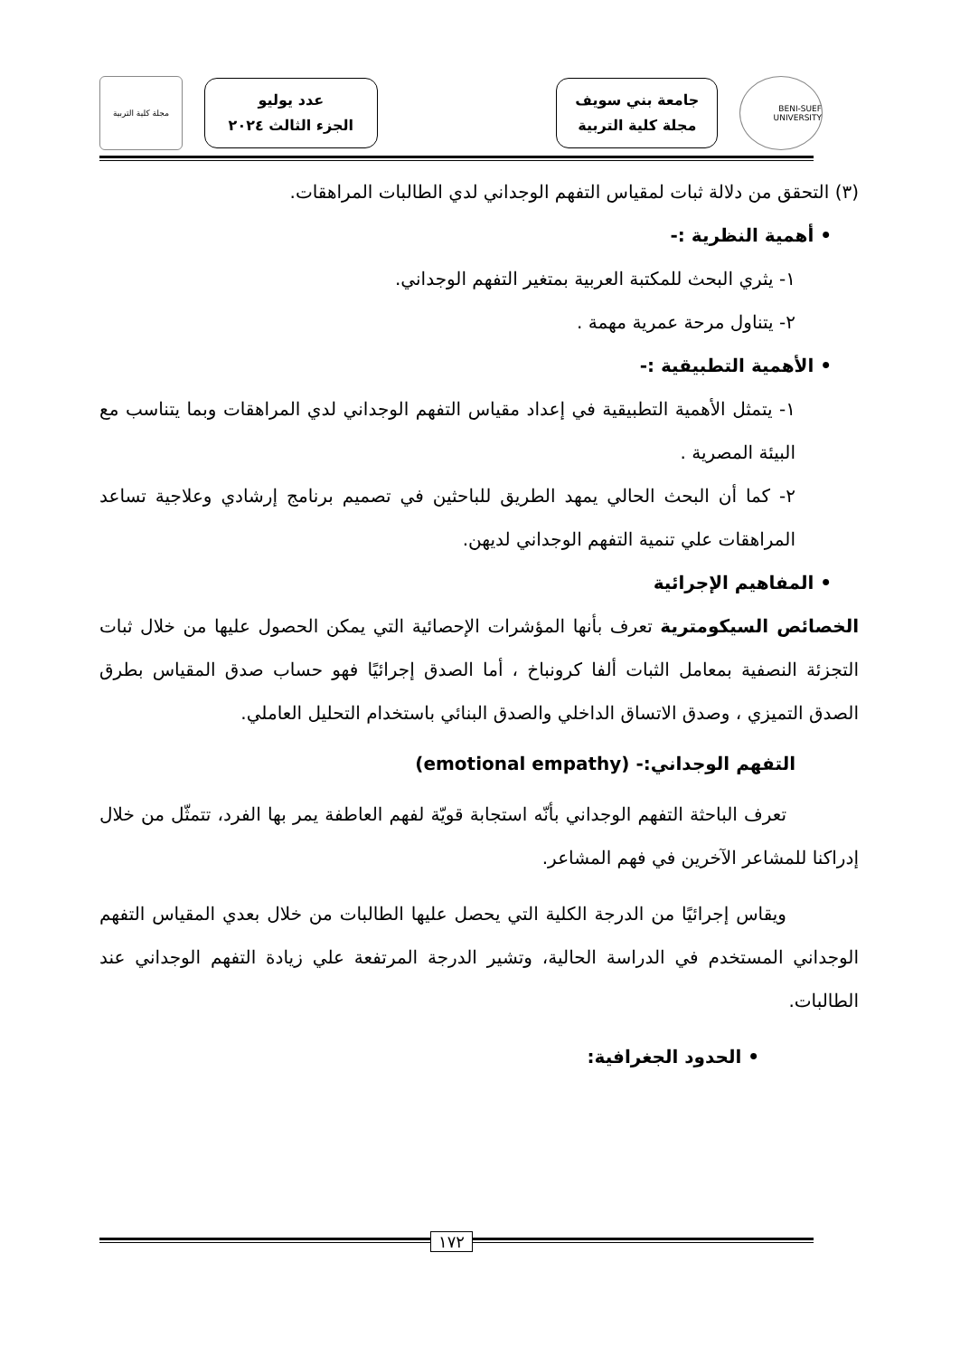BENI-SUEF UNIVERSITY
جامعة بني سويف
مجلة كلية التربية
عدد يوليو
الجزء الثالث ٢٠٢٤
مجلة كلية التربية
(٣) التحقق من دلالة ثبات لمقياس التفهم الوجداني لدي الطالبات المراهقات.
• أهمية النظرية :-
١- يثري البحث للمكتبة العربية بمتغير التفهم الوجداني.
٢- يتناول مرحة عمرية مهمة .
• الأهمية التطبيقية :-
١- يتمثل الأهمية التطبيقية في إعداد مقياس التفهم الوجداني لدي المراهقات وبما يتناسب مع البيئة المصرية .
٢- كما أن البحث الحالي يمهد الطريق للباحثين في تصميم برنامج إرشادي وعلاجية تساعد المراهقات علي تنمية التفهم الوجداني لديهن.
• المفاهيم الإجرائية
الخصائص السيكومترية تعرف بأنها المؤشرات الإحصائية التي يمكن الحصول عليها من خلال ثبات التجزئة النصفية بمعامل الثبات ألفا كرونباخ ، أما الصدق إجرائيًا فهو حساب صدق المقياس بطرق الصدق التميزي ، وصدق الاتساق الداخلي والصدق البنائي باستخدام التحليل العاملي.
التفهم الوجداني:- (emotional empathy)
تعرف الباحثة التفهم الوجداني بأنّه استجابة قويّة لفهم العاطفة يمر بها الفرد، تتمثّل من خلال إدراكنا للمشاعر الآخرين في فهم المشاعر.
ويقاس إجرائيًا من الدرجة الكلية التي يحصل عليها الطالبات من خلال بعدي المقياس التفهم الوجداني المستخدم في الدراسة الحالية، وتشير الدرجة المرتفعة علي زيادة التفهم الوجداني عند الطالبات.
• الحدود الجغرافية:
١٧٢